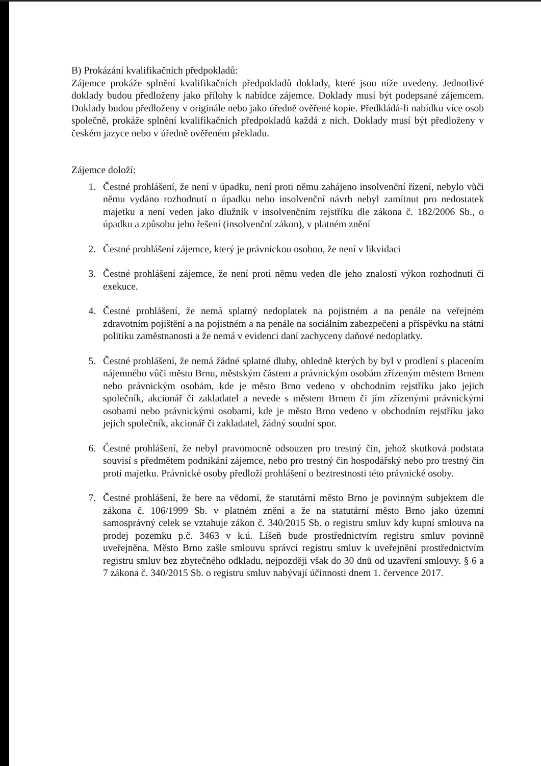B) Prokázání kvalifikačních předpokladů:
Zájemce prokáže splnění kvalifikačních předpokladů doklady, které jsou níže uvedeny. Jednotlivé doklady budou předloženy jako přílohy k nabídce zájemce. Doklady musí být podepsané zájemcem. Doklady budou předloženy v originále nebo jako úředně ověřené kopie. Předkládá-li nabídku více osob společně, prokáže splnění kvalifikačních předpokladů každá z nich. Doklady musí být předloženy v českém jazyce nebo v úředně ověřeném překladu.
Zájemce doloží:
1. Čestné prohlášení, že není v úpadku, není proti němu zahájeno insolvenční řízení, nebylo vůči němu vydáno rozhodnutí o úpadku nebo insolvenční návrh nebyl zamítnut pro nedostatek majetku a není veden jako dlužník v insolvenčním rejstříku dle zákona č. 182/2006 Sb., o úpadku a způsobu jeho řešení (insolvenční zákon), v platném znění
2. Čestné prohlášení zájemce, který je právnickou osobou, že není v likvidaci
3. Čestné prohlášení zájemce, že není proti němu veden dle jeho znalostí výkon rozhodnutí či exekuce.
4. Čestné prohlášení, že nemá splatný nedoplatek na pojistném a na penále na veřejném zdravotním pojištění a na pojistném a na penále na sociálním zabezpečení a příspěvku na státní politiku zaměstnanosti a že nemá v evidenci daní zachyceny daňové nedoplatky.
5. Čestné prohlášení, že nemá žádné splatné dluhy, ohledně kterých by byl v prodlení s placením nájemného vůči městu Brnu, městským částem a právnickým osobám zřízeným městem Brnem nebo právnickým osobám, kde je město Brno vedeno v obchodním rejstříku jako jejich společník, akcionář či zakladatel a nevede s městem Brnem či jím zřízenými právnickými osobami nebo právnickými osobami, kde je město Brno vedeno v obchodním rejstříku jako jejich společník, akcionář či zakladatel, žádný soudní spor.
6. Čestné prohlášení, že nebyl pravomocně odsouzen pro trestný čin, jehož skutková podstata souvisí s předmětem podnikání zájemce, nebo pro trestný čin hospodářský nebo pro trestný čin proti majetku. Právnické osoby předloží prohlášení o beztrestnosti této právnické osoby.
7. Čestné prohlášení, že bere na vědomí, že statutární město Brno je povinným subjektem dle zákona č. 106/1999 Sb. v platném znění a že na statutární město Brno jako územní samosprávný celek se vztahuje zákon č. 340/2015 Sb. o registru smluv kdy kupní smlouva na prodej pozemku p.č. 3463 v k.ú. Líšeň bude prostřednictvím registru smluv povinně uveřejněna. Město Brno zašle smlouvu správci registru smluv k uveřejnění prostřednictvím registru smluv bez zbytečného odkladu, nejpozději však do 30 dnů od uzavření smlouvy. § 6 a 7 zákona č. 340/2015 Sb. o registru smluv nabývají účinnosti dnem 1. července 2017.